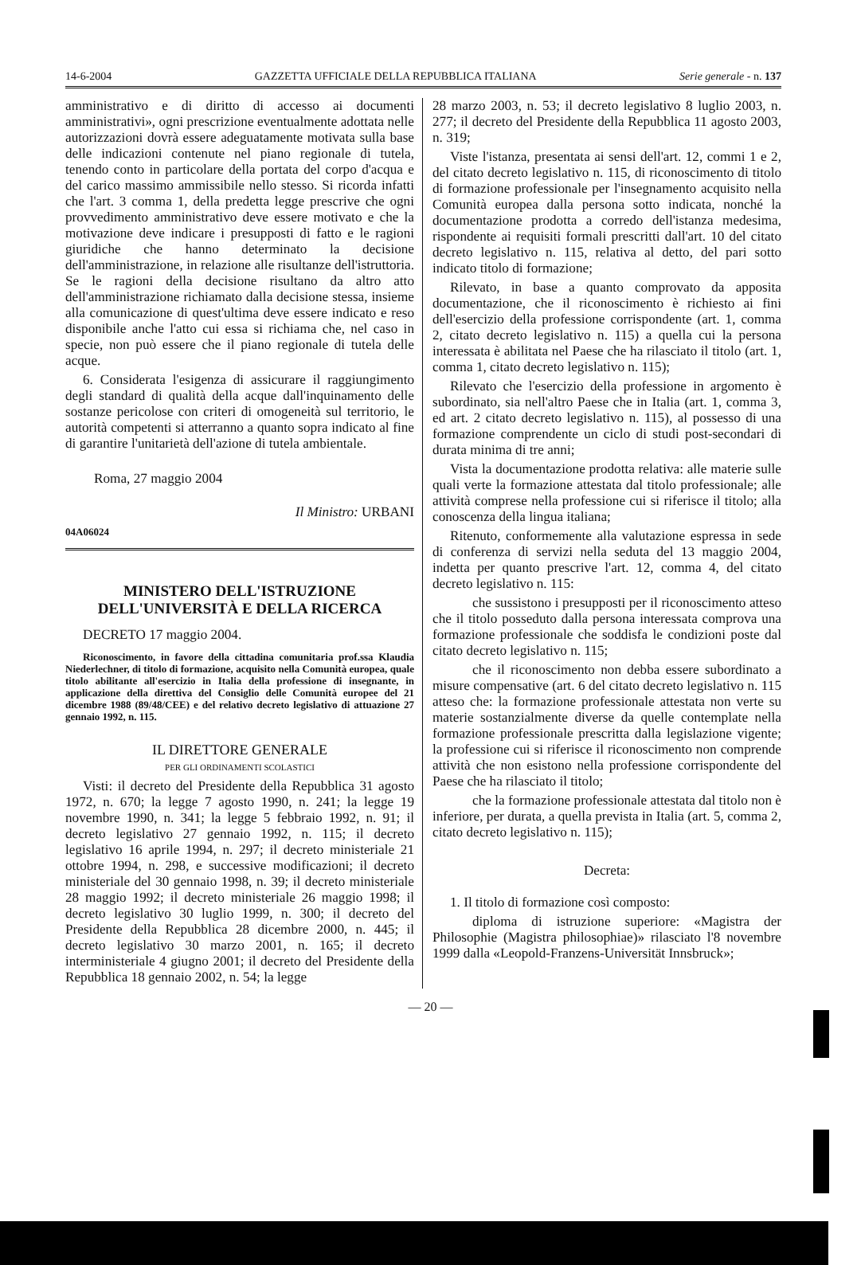14-6-2004 GAZZETTA UFFICIALE DELLA REPUBBLICA ITALIANA Serie generale - n. 137
amministrativo e di diritto di accesso ai documenti amministrativi», ogni prescrizione eventualmente adottata nelle autorizzazioni dovrà essere adeguatamente motivata sulla base delle indicazioni contenute nel piano regionale di tutela, tenendo conto in particolare della portata del corpo d'acqua e del carico massimo ammissibile nello stesso. Si ricorda infatti che l'art. 3 comma 1, della predetta legge prescrive che ogni provvedimento amministrativo deve essere motivato e che la motivazione deve indicare i presupposti di fatto e le ragioni giuridiche che hanno determinato la decisione dell'amministrazione, in relazione alle risultanze dell'istruttoria. Se le ragioni della decisione risultano da altro atto dell'amministrazione richiamato dalla decisione stessa, insieme alla comunicazione di quest'ultima deve essere indicato e reso disponibile anche l'atto cui essa si richiama che, nel caso in specie, non può essere che il piano regionale di tutela delle acque.
6. Considerata l'esigenza di assicurare il raggiungimento degli standard di qualità della acque dall'inquinamento delle sostanze pericolose con criteri di omogeneità sul territorio, le autorità competenti si atterranno a quanto sopra indicato al fine di garantire l'unitarietà dell'azione di tutela ambientale.
Roma, 27 maggio 2004
Il Ministro: URBANI
04A06024
MINISTERO DELL'ISTRUZIONE
DELL'UNIVERSITÀ E DELLA RICERCA
DECRETO 17 maggio 2004.
Riconoscimento, in favore della cittadina comunitaria prof.ssa Klaudia Niederlechner, di titolo di formazione, acquisito nella Comunità europea, quale titolo abilitante all'esercizio in Italia della professione di insegnante, in applicazione della direttiva del Consiglio delle Comunità europee del 21 dicembre 1988 (89/48/CEE) e del relativo decreto legislativo di attuazione 27 gennaio 1992, n. 115.
IL DIRETTORE GENERALE
PER GLI ORDINAMENTI SCOLASTICI
Visti: il decreto del Presidente della Repubblica 31 agosto 1972, n. 670; la legge 7 agosto 1990, n. 241; la legge 19 novembre 1990, n. 341; la legge 5 febbraio 1992, n. 91; il decreto legislativo 27 gennaio 1992, n. 115; il decreto legislativo 16 aprile 1994, n. 297; il decreto ministeriale 21 ottobre 1994, n. 298, e successive modificazioni; il decreto ministeriale del 30 gennaio 1998, n. 39; il decreto ministeriale 28 maggio 1992; il decreto ministeriale 26 maggio 1998; il decreto legislativo 30 luglio 1999, n. 300; il decreto del Presidente della Repubblica 28 dicembre 2000, n. 445; il decreto legislativo 30 marzo 2001, n. 165; il decreto interministeriale 4 giugno 2001; il decreto del Presidente della Repubblica 18 gennaio 2002, n. 54; la legge
28 marzo 2003, n. 53; il decreto legislativo 8 luglio 2003, n. 277; il decreto del Presidente della Repubblica 11 agosto 2003, n. 319;
Viste l'istanza, presentata ai sensi dell'art. 12, commi 1 e 2, del citato decreto legislativo n. 115, di riconoscimento di titolo di formazione professionale per l'insegnamento acquisito nella Comunità europea dalla persona sotto indicata, nonché la documentazione prodotta a corredo dell'istanza medesima, rispondente ai requisiti formali prescritti dall'art. 10 del citato decreto legislativo n. 115, relativa al detto, del pari sotto indicato titolo di formazione;
Rilevato, in base a quanto comprovato da apposita documentazione, che il riconoscimento è richiesto ai fini dell'esercizio della professione corrispondente (art. 1, comma 2, citato decreto legislativo n. 115) a quella cui la persona interessata è abilitata nel Paese che ha rilasciato il titolo (art. 1, comma 1, citato decreto legislativo n. 115);
Rilevato che l'esercizio della professione in argomento è subordinato, sia nell'altro Paese che in Italia (art. 1, comma 3, ed art. 2 citato decreto legislativo n. 115), al possesso di una formazione comprendente un ciclo di studi post-secondari di durata minima di tre anni;
Vista la documentazione prodotta relativa: alle materie sulle quali verte la formazione attestata dal titolo professionale; alle attività comprese nella professione cui si riferisce il titolo; alla conoscenza della lingua italiana;
Ritenuto, conformemente alla valutazione espressa in sede di conferenza di servizi nella seduta del 13 maggio 2004, indetta per quanto prescrive l'art. 12, comma 4, del citato decreto legislativo n. 115:
che sussistono i presupposti per il riconoscimento atteso che il titolo posseduto dalla persona interessata comprova una formazione professionale che soddisfa le condizioni poste dal citato decreto legislativo n. 115;
che il riconoscimento non debba essere subordinato a misure compensative (art. 6 del citato decreto legislativo n. 115 atteso che: la formazione professionale attestata non verte su materie sostanzialmente diverse da quelle contemplate nella formazione professionale prescritta dalla legislazione vigente; la professione cui si riferisce il riconoscimento non comprende attività che non esistono nella professione corrispondente del Paese che ha rilasciato il titolo;
che la formazione professionale attestata dal titolo non è inferiore, per durata, a quella prevista in Italia (art. 5, comma 2, citato decreto legislativo n. 115);
Decreta:
1. Il titolo di formazione così composto:
diploma di istruzione superiore: «Magistra der Philosophie (Magistra philosophiae)» rilasciato l'8 novembre 1999 dalla «Leopold-Franzens-Universität Innsbruck»;
— 20 —